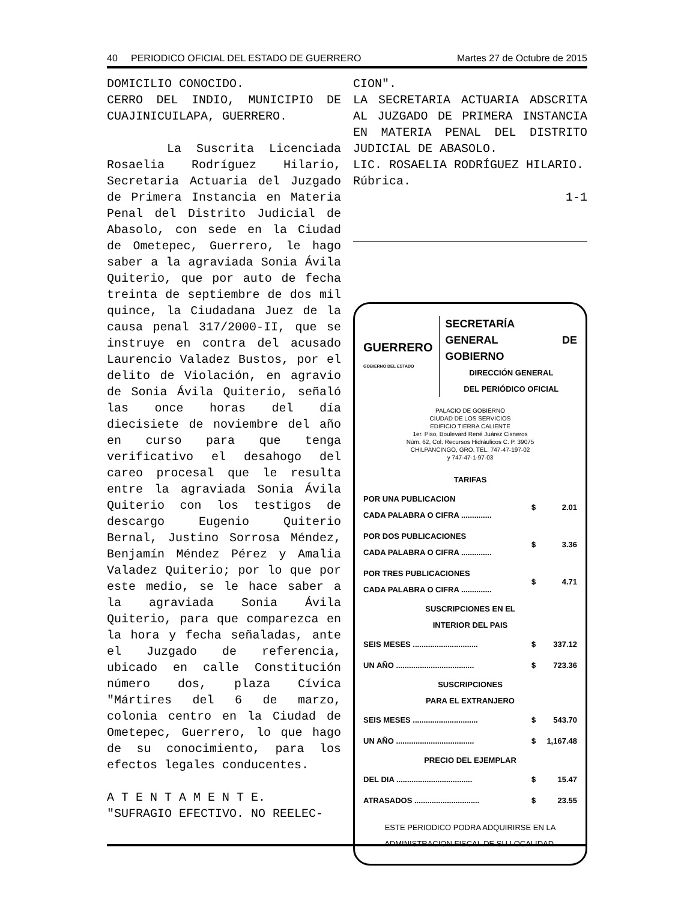40 PERIODICO OFICIAL DEL ESTADO DE GUERRERO Martes 27 de Octubre de 2015
DOMICILIO CONOCIDO.
CERRO DEL INDIO, MUNICIPIO DE CUAJINICUILAPA, GUERRERO.
La Suscrita Licenciada Rosaelia Rodríguez Hilario, Secretaria Actuaria del Juzgado de Primera Instancia en Materia Penal del Distrito Judicial de Abasolo, con sede en la Ciudad de Ometepec, Guerrero, le hago saber a la agraviada Sonia Ávila Quiterio, que por auto de fecha treinta de septiembre de dos mil quince, la Ciudadana Juez de la causa penal 317/2000-II, que se instruye en contra del acusado Laurencio Valadez Bustos, por el delito de Violación, en agravio de Sonia Ávila Quiterio, señaló las once horas del día diecisiete de noviembre del año en curso para que tenga verificativo el desahogo del careo procesal que le resulta entre la agraviada Sonia Ávila Quiterio con los testigos de descargo Eugenio Quiterio Bernal, Justino Sorrosa Méndez, Benjamín Méndez Pérez y Amalia Valadez Quiterio; por lo que por este medio, se le hace saber a la agraviada Sonia Ávila Quiterio, para que comparezca en la hora y fecha señaladas, ante el Juzgado de referencia, ubicado en calle Constitución número dos, plaza Cívica "Mártires del 6 de marzo, colonia centro en la Ciudad de Ometepec, Guerrero, lo que hago de su conocimiento, para los efectos legales conducentes.
A T E N T A M E N T E.
"SUFRAGIO EFECTIVO. NO REELEC-
CION".
LA SECRETARIA ACTUARIA ADSCRITA AL JUZGADO DE PRIMERA INSTANCIA EN MATERIA PENAL DEL DISTRITO JUDICIAL DE ABASOLO.
LIC. ROSAELIA RODRÍGUEZ HILARIO.
Rúbrica.
1-1
GUERRERO
GOBIERNO DEL ESTADO
SECRETARÍA
GENERAL DE GOBIERNO
DIRECCIÓN GENERAL
DEL PERIÓDICO OFICIAL
PALACIO DE GOBIERNO
CIUDAD DE LOS SERVICIOS
EDIFICIO TIERRA CALIENTE
1er. Piso, Boulevard René Juárez Cisneros
Núm. 62, Col. Recursos Hidráulicos C. P. 39075
CHILPANCINGO, GRO. TEL. 747-47-197-02
y 747-47-1-97-03
| TARIFAS | | |
| --- | --- | --- |
| POR UNA PUBLICACION CADA PALABRA O CIFRA .............. | $ | 2.01 |
| POR DOS PUBLICACIONES CADA PALABRA O CIFRA .............. | $ | 3.36 |
| POR TRES PUBLICACIONES CADA PALABRA O CIFRA .............. | $ | 4.71 |
| SUSCRIPCIONES EN EL INTERIOR DEL PAIS | | |
| SEIS MESES .............................. | $ | 337.12 |
| UN AÑO .................................... | $ | 723.36 |
| SUSCRIPCIONES PARA EL EXTRANJERO | | |
| SEIS MESES .............................. | $ | 543.70 |
| UN AÑO .................................... | $ | 1,167.48 |
| PRECIO DEL EJEMPLAR | | |
| DEL DIA ................................... | $ | 15.47 |
| ATRASADOS .............................. | $ | 23.55 |
ESTE PERIODICO PODRA ADQUIRIRSE EN LA ADMINISTRACION FISCAL DE SU LOCALIDAD.